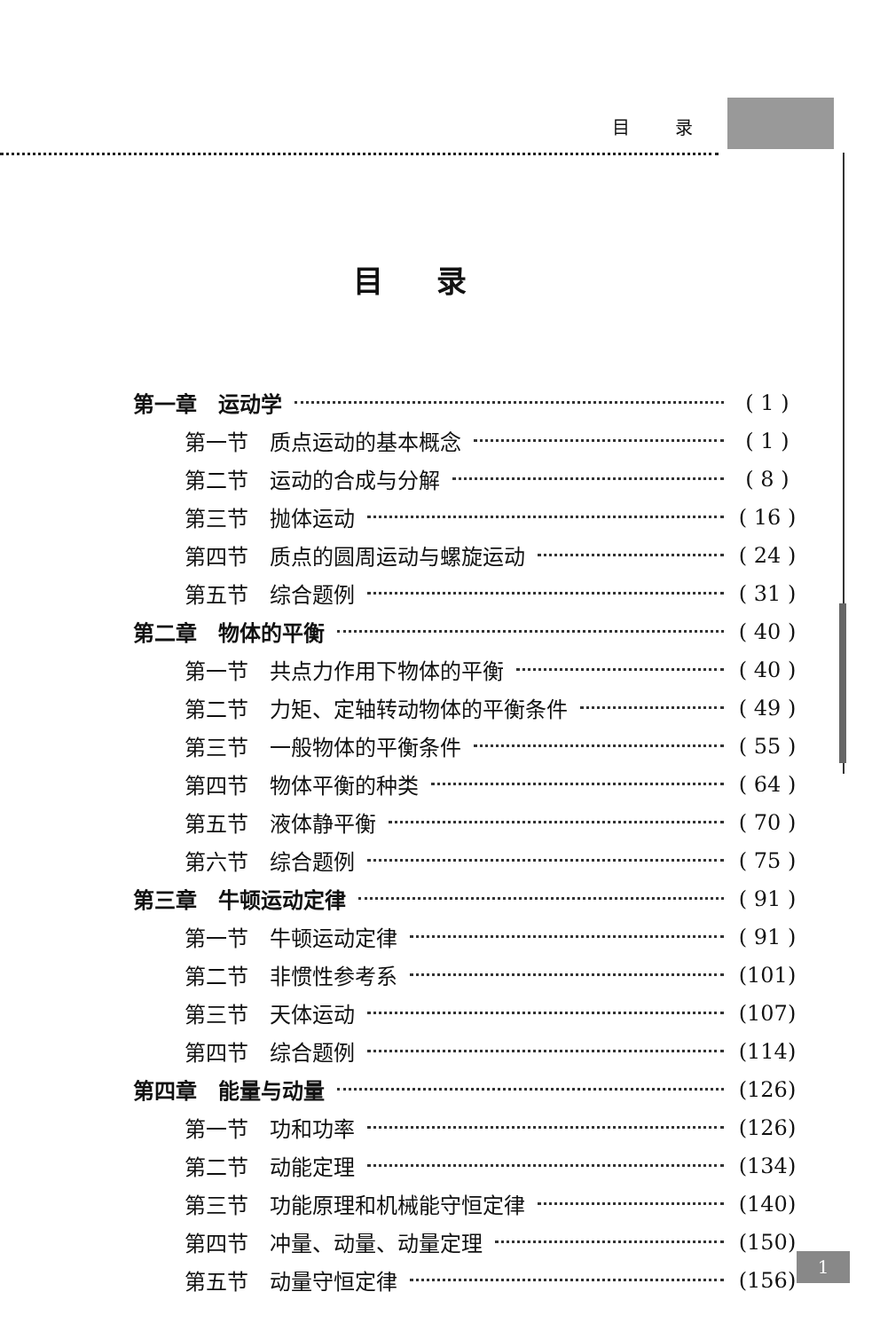目 录
目录
第一章　运动学 ( 1 )
第一节　质点运动的基本概念 ( 1 )
第二节　运动的合成与分解 ( 8 )
第三节　抛体运动 ( 16 )
第四节　质点的圆周运动与螺旋运动 ( 24 )
第五节　综合题例 ( 31 )
第二章　物体的平衡 ( 40 )
第一节　共点力作用下物体的平衡 ( 40 )
第二节　力矩、定轴转动物体的平衡条件 ( 49 )
第三节　一般物体的平衡条件 ( 55 )
第四节　物体平衡的种类 ( 64 )
第五节　液体静平衡 ( 70 )
第六节　综合题例 ( 75 )
第三章　牛顿运动定律 ( 91 )
第一节　牛顿运动定律 ( 91 )
第二节　非惯性参考系 (101)
第三节　天体运动 (107)
第四节　综合题例 (114)
第四章　能量与动量 (126)
第一节　功和功率 (126)
第二节　动能定理 (134)
第三节　功能原理和机械能守恒定律 (140)
第四节　冲量、动量、动量定理 (150)
第五节　动量守恒定律 (156)
1